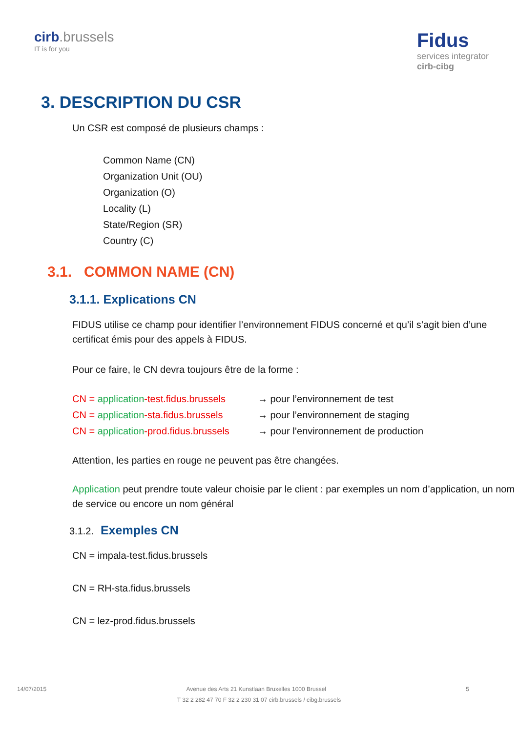cirb.brussels
IT is for you
Fidus
services integrator
cirb-cibg
3. DESCRIPTION DU CSR
Un CSR est composé de plusieurs champs :
Common Name (CN)
Organization Unit (OU)
Organization (O)
Locality (L)
State/Region (SR)
Country (C)
3.1. COMMON NAME (CN)
3.1.1. Explications CN
FIDUS utilise ce champ pour identifier l’environnement FIDUS concerné et qu’il s’agit bien d’une certificat émis pour des appels à FIDUS.
Pour ce faire, le CN devra toujours être de la forme :
CN = application-test.fidus.brussels
→ pour l’environnement de test
CN = application-sta.fidus.brussels
→ pour l’environnement de staging
CN = application-prod.fidus.brussels
→ pour l’environnement de production
Attention, les parties en rouge ne peuvent pas être changées.
Application peut prendre toute valeur choisie par le client : par exemples un nom d’application, un nom de service ou encore un nom général
3.1.2. Exemples CN
CN = impala-test.fidus.brussels
CN = RH-sta.fidus.brussels
CN = lez-prod.fidus.brussels
14/07/2015 Avenue des Arts 21 Kunstlaan Bruxelles 1000 Brussel 5
T 32 2 282 47 70 F 32 2 230 31 07 cirb.brussels / cibg.brussels